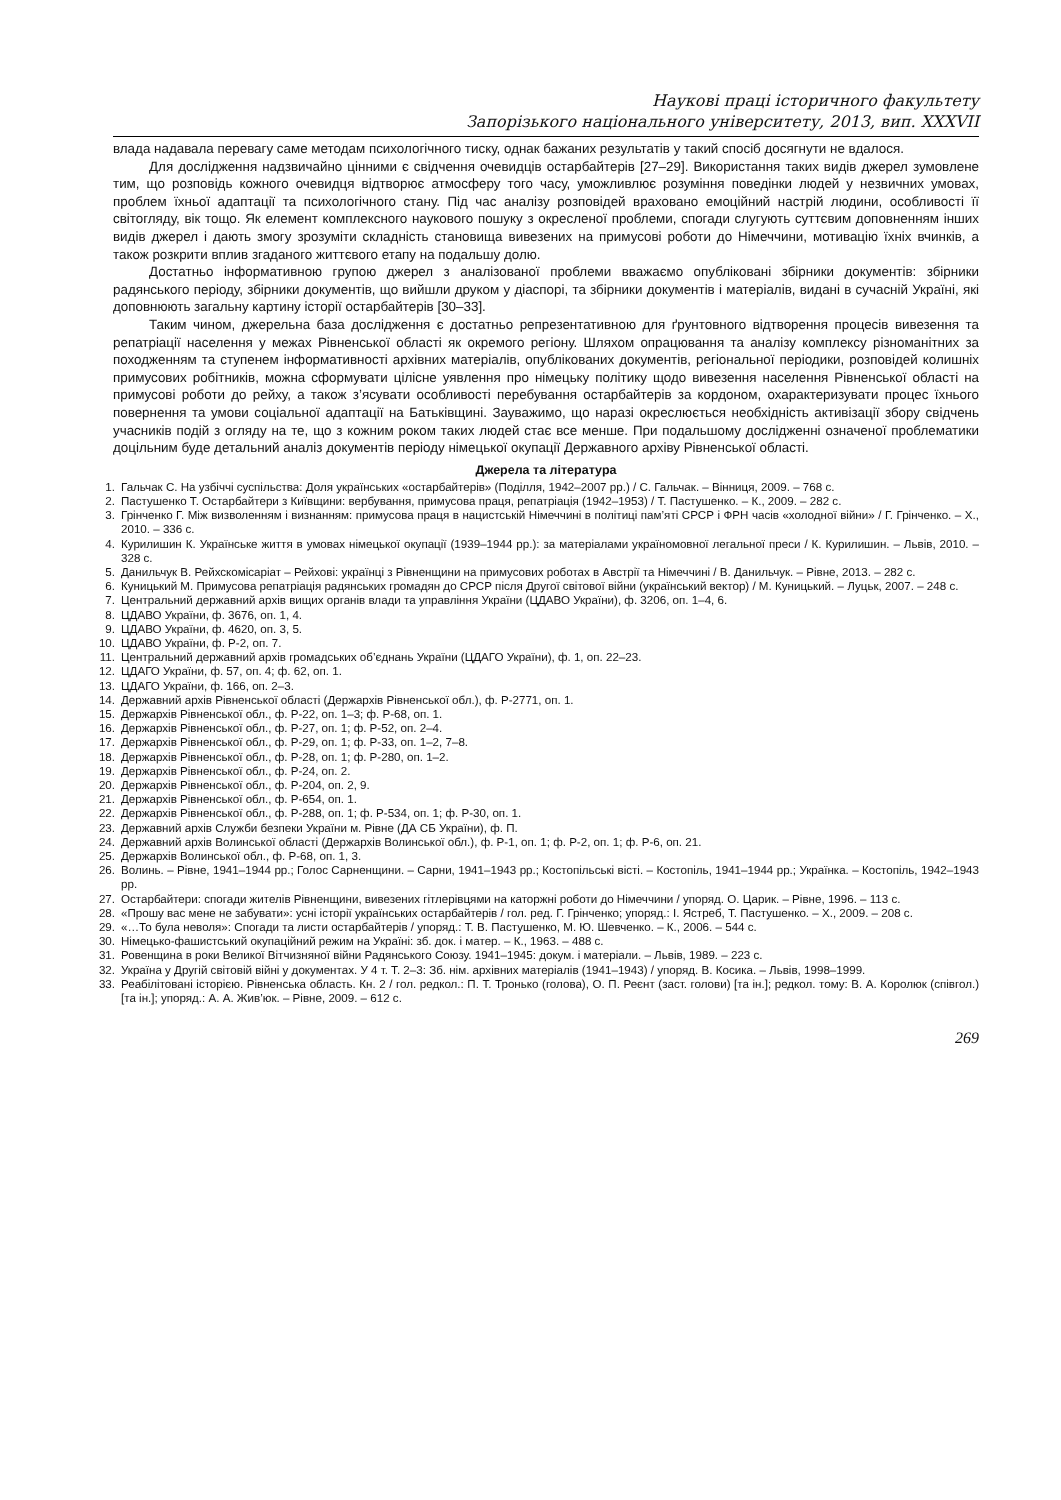Наукові праці історичного факультету
Запорізького національного університету, 2013, вип. XXXVII
влада надавала перевагу саме методам психологічного тиску, однак бажаних результатів у такий спосіб досягнути не вдалося.
Для дослідження надзвичайно цінними є свідчення очевидців остарбайтерів [27–29]. Використання таких видів джерел зумовлене тим, що розповідь кожного очевидця відтворює атмосферу того часу, уможливлює розуміння поведінки людей у незвичних умовах, проблем їхньої адаптації та психологічного стану. Під час аналізу розповідей враховано емоційний настрій людини, особливості її світогляду, вік тощо. Як елемент комплексного наукового пошуку з окресленої проблеми, спогади слугують суттєвим доповненням інших видів джерел і дають змогу зрозуміти складність становища вивезених на примусові роботи до Німеччини, мотивацію їхніх вчинків, а також розкрити вплив згаданого життєвого етапу на подальшу долю.
Достатньо інформативною групою джерел з аналізованої проблеми вважаємо опубліковані збірники документів: збірники радянського періоду, збірники документів, що вийшли друком у діаспорі, та збірники документів і матеріалів, видані в сучасній Україні, які доповнюють загальну картину історії остарбайтерів [30–33].
Таким чином, джерельна база дослідження є достатньо репрезентативною для ґрунтовного відтворення процесів вивезення та репатріації населення у межах Рівненської області як окремого регіону. Шляхом опрацювання та аналізу комплексу різноманітних за походженням та ступенем інформативності архівних матеріалів, опублікованих документів, регіональної періодики, розповідей колишніх примусових робітників, можна сформувати цілісне уявлення про німецьку політику щодо вивезення населення Рівненської області на примусові роботи до рейху, а також з’ясувати особливості перебування остарбайтерів за кордоном, охарактеризувати процес їхнього повернення та умови соціальної адаптації на Батьківщині. Зауважимо, що наразі окреслюється необхідність активізації збору свідчень учасників подій з огляду на те, що з кожним роком таких людей стає все менше. При подальшому дослідженні означеної проблематики доцільним буде детальний аналіз документів періоду німецької окупації Державного архіву Рівненської області.
Джерела та література
1. Гальчак С. На узбіччі суспільства: Доля українських «остарбайтерів» (Поділля, 1942–2007 рр.) / С. Гальчак. – Вінниця, 2009. – 768 с.
2. Пастушенко Т. Остарбайтери з Київщини: вербування, примусова праця, репатріація (1942–1953) / Т. Пастушенко. – К., 2009. – 282 с.
3. Грінченко Г. Між визволенням і визнанням: примусова праця в нацистській Німеччині в політиці пам’яті СРСР і ФРН часів «холодної війни» / Г. Грінченко. – Х., 2010. – 336 с.
4. Курилишин К. Українське життя в умовах німецької окупації (1939–1944 рр.): за матеріалами україномовної легальної преси / К. Курилишин. – Львів, 2010. – 328 с.
5. Данильчук В. Рейхскомісаріат – Рейхові: українці з Рівненщини на примусових роботах в Австрії та Німеччині / В. Данильчук. – Рівне, 2013. – 282 с.
6. Куницький М. Примусова репатріація радянських громадян до СРСР після Другої світової війни (український вектор) / М. Куницький. – Луцьк, 2007. – 248 с.
7. Центральний державний архів вищих органів влади та управління України (ЦДАВО України), ф. 3206, оп. 1–4, 6.
8. ЦДАВО України, ф. 3676, оп. 1, 4.
9. ЦДАВО України, ф. 4620, оп. 3, 5.
10. ЦДАВО України, ф. Р-2, оп. 7.
11. Центральний державний архів громадських об’єднань України (ЦДАГО України), ф. 1, оп. 22–23.
12. ЦДАГО України, ф. 57, оп. 4; ф. 62, оп. 1.
13. ЦДАГО України, ф. 166, оп. 2–3.
14. Державний архів Рівненської області (Держархів Рівненської обл.), ф. Р-2771, оп. 1.
15. Держархів Рівненської обл., ф. Р-22, оп. 1–3; ф. Р-68, оп. 1.
16. Держархів Рівненської обл., ф. Р-27, оп. 1; ф. Р-52, оп. 2–4.
17. Держархів Рівненської обл., ф. Р-29, оп. 1; ф. Р-33, оп. 1–2, 7–8.
18. Держархів Рівненської обл., ф. Р-28, оп. 1; ф. Р-280, оп. 1–2.
19. Держархів Рівненської обл., ф. Р-24, оп. 2.
20. Держархів Рівненської обл., ф. Р-204, оп. 2, 9.
21. Держархів Рівненської обл., ф. Р-654, оп. 1.
22. Держархів Рівненської обл., ф. Р-288, оп. 1; ф. Р-534, оп. 1; ф. Р-30, оп. 1.
23. Державний архів Служби безпеки України м. Рівне (ДА СБ України), ф. П.
24. Державний архів Волинської області (Держархів Волинської обл.), ф. Р-1, оп. 1; ф. Р-2, оп. 1; ф. Р-6, оп. 21.
25. Держархів Волинської обл., ф. Р-68, оп. 1, 3.
26. Волинь. – Рівне, 1941–1944 рр.; Голос Сарненщини. – Сарни, 1941–1943 рр.; Костопільські вісті. – Костопіль, 1941–1944 рр.; Українка. – Костопіль, 1942–1943 рр.
27. Остарбайтери: спогади жителів Рівненщини, вивезених гітлерівцями на каторжні роботи до Німеччини / упоряд. О. Царик. – Рівне, 1996. – 113 с.
28. «Прошу вас мене не забувати»: усні історії українських остарбайтерів / гол. ред. Г. Грінченко; упоряд.: І. Ястреб, Т. Пастушенко. – Х., 2009. – 208 с.
29. «…То була неволя»: Спогади та листи остарбайтерів / упоряд.: Т. В. Пастушенко, М. Ю. Шевченко. – К., 2006. – 544 с.
30. Німецько-фашистський окупаційний режим на Україні: зб. док. і матер. – К., 1963. – 488 с.
31. Ровенщина в роки Великої Вітчизняної війни Радянського Союзу. 1941–1945: докум. і матеріали. – Львів, 1989. – 223 с.
32. Україна у Другій світовій війні у документах. У 4 т. Т. 2–3: Зб. нім. архівних матеріалів (1941–1943) / упоряд. В. Косика. – Львів, 1998–1999.
33. Реабілітовані історією. Рівненська область. Кн. 2 / гол. редкол.: П. Т. Тронько (голова), О. П. Реєнт (заст. голови) [та ін.]; редкол. тому: В. А. Королюк (співгол.) [та ін.]; упоряд.: А. А. Жив’юк. – Рівне, 2009. – 612 с.
269